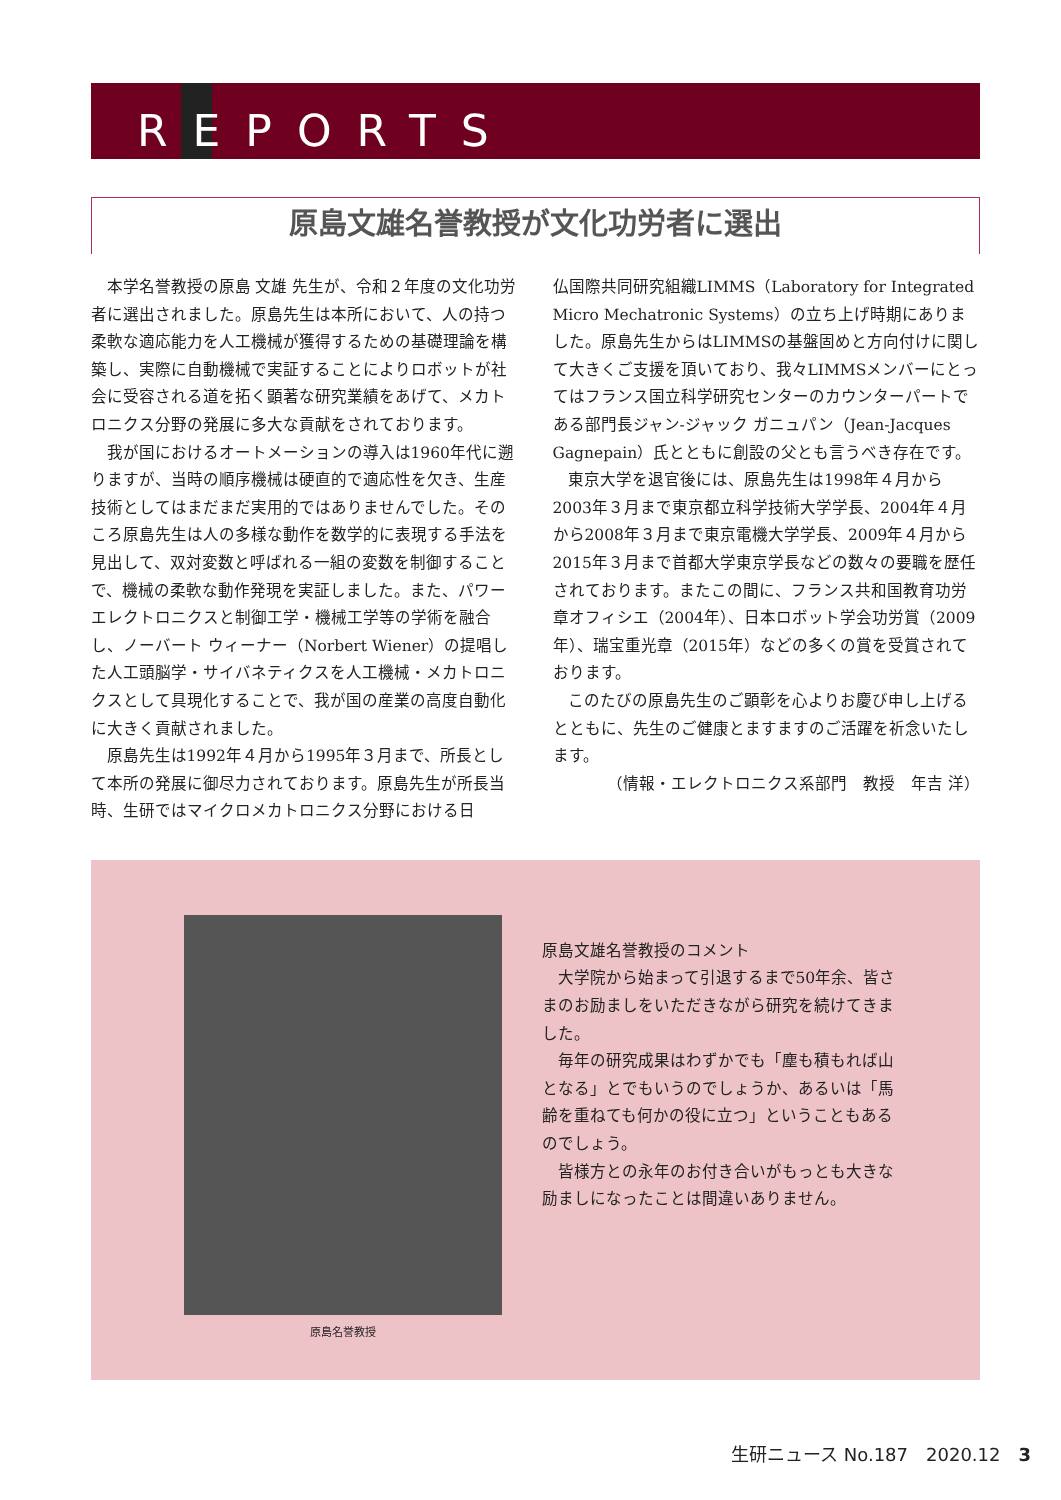REPORTS
原島文雄名誉教授が文化功労者に選出
本学名誉教授の原島 文雄 先生が、令和２年度の文化功労者に選出されました。原島先生は本所において、人の持つ柔軟な適応能力を人工機械が獲得するための基礎理論を構築し、実際に自動機械で実証することによりロボットが社会に受容される道を拓く顕著な研究業績をあげて、メカトロニクス分野の発展に多大な貢献をされております。
我が国におけるオートメーションの導入は1960年代に遡りますが、当時の順序機械は硬直的で適応性を欠き、生産技術としてはまだまだ実用的ではありませんでした。そのころ原島先生は人の多様な動作を数学的に表現する手法を見出して、双対変数と呼ばれる一組の変数を制御することで、機械の柔軟な動作発現を実証しました。また、パワーエレクトロニクスと制御工学・機械工学等の学術を融合し、ノーバート ウィーナー（Norbert Wiener）の提唱した人工頭脳学・サイバネティクスを人工機械・メカトロニクスとして具現化することで、我が国の産業の高度自動化に大きく貢献されました。
原島先生は1992年４月から1995年３月まで、所長として本所の発展に御尽力されております。原島先生が所長当時、生研ではマイクロメカトロニクス分野における日
仏国際共同研究組織LIMMS（Laboratory for Integrated Micro Mechatronic Systems）の立ち上げ時期にありました。原島先生からはLIMMSの基盤固めと方向付けに関して大きくご支援を頂いており、我々LIMMSメンバーにとってはフランス国立科学研究センターのカウンターパートである部門長ジャン-ジャック ガニュパン（Jean-Jacques Gagnepain）氏とともに創設の父とも言うべき存在です。
東京大学を退官後には、原島先生は1998年４月から2003年３月まで東京都立科学技術大学学長、2004年４月から2008年３月まで東京電機大学学長、2009年４月から2015年３月まで首都大学東京学長などの数々の要職を歴任されております。またこの間に、フランス共和国教育功労章オフィシエ（2004年）、日本ロボット学会功労賞（2009年）、瑞宝重光章（2015年）などの多くの賞を受賞されております。
このたびの原島先生のご顕彰を心よりお慶び申し上げるとともに、先生のご健康とますますのご活躍を祈念いたします。
（情報・エレクトロニクス系部門　教授　年吉 洋）
原島名誉教授
原島文雄名誉教授のコメント
大学院から始まって引退するまで50年余、皆さまのお励ましをいただきながら研究を続けてきました。
毎年の研究成果はわずかでも「塵も積もれば山となる」とでもいうのでしょうか、あるいは「馬齢を重ねても何かの役に立つ」ということもあるのでしょう。
皆様方との永年のお付き合いがもっとも大きな励ましになったことは間違いありません。
生研ニュース No.187　2020.12　3